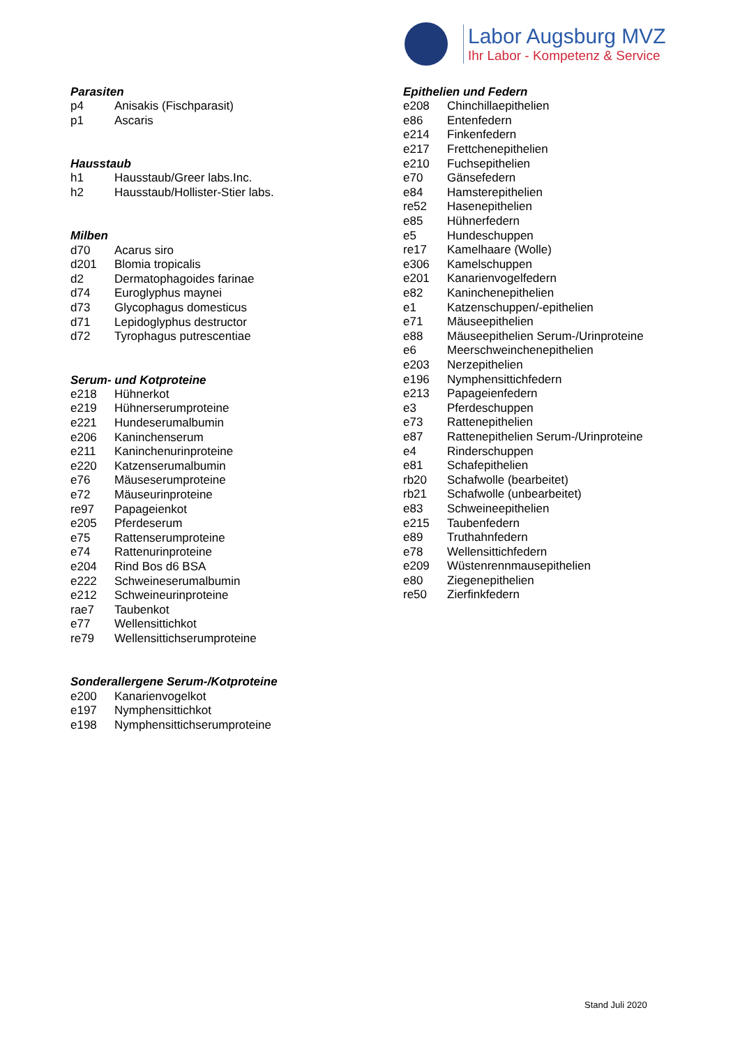Labor Augsburg MVZ
Ihr Labor - Kompetenz & Service
Parasiten
| p4 | Anisakis (Fischparasit) |
| p1 | Ascaris |
Hausstaub
| h1 | Hausstaub/Greer labs.Inc. |
| h2 | Hausstaub/Hollister-Stier labs. |
Milben
| d70 | Acarus siro |
| d201 | Blomia tropicalis |
| d2 | Dermatophagoides farinae |
| d74 | Euroglyphus maynei |
| d73 | Glycophagus domesticus |
| d71 | Lepidoglyphus destructor |
| d72 | Tyrophagus putrescentiae |
Serum- und Kotproteine
| e218 | Hühnerkot |
| e219 | Hühnerserumproteine |
| e221 | Hundeserumalbumin |
| e206 | Kaninchenserum |
| e211 | Kaninchenurinproteine |
| e220 | Katzenserumalbumin |
| e76 | Mäuseserumproteine |
| e72 | Mäuseurinproteine |
| re97 | Papageienkot |
| e205 | Pferdeserum |
| e75 | Rattenserumproteine |
| e74 | Rattenurinproteine |
| e204 | Rind Bos d6 BSA |
| e222 | Schweineserumalbumin |
| e212 | Schweineurinproteine |
| rae7 | Taubenkot |
| e77 | Wellensittichkot |
| re79 | Wellensittichserumproteine |
Sonderallergene Serum-/Kotproteine
| e200 | Kanarienvogelkot |
| e197 | Nymphensittichkot |
| e198 | Nymphensittichserumproteine |
Epithelien und Federn
| e208 | Chinchillaepithelien |
| e86 | Entenfedern |
| e214 | Finkenfedern |
| e217 | Frettchenepithelien |
| e210 | Fuchsepithelien |
| e70 | Gänsefedern |
| e84 | Hamsterepithelien |
| re52 | Hasenepithelien |
| e85 | Hühnerfedern |
| e5 | Hundeschuppen |
| re17 | Kamelhaare (Wolle) |
| e306 | Kamelschuppen |
| e201 | Kanarienvogelfedern |
| e82 | Kaninchenepithelien |
| e1 | Katzenschuppen/-epithelien |
| e71 | Mäuseepithelien |
| e88 | Mäuseepithelien Serum-/Urinproteine |
| e6 | Meerschweinchenepithelien |
| e203 | Nerzepithelien |
| e196 | Nymphensittichfedern |
| e213 | Papageienfedern |
| e3 | Pferdeschuppen |
| e73 | Rattenepithelien |
| e87 | Rattenepithelien Serum-/Urinproteine |
| e4 | Rinderschuppen |
| e81 | Schafepithelien |
| rb20 | Schafwolle (bearbeitet) |
| rb21 | Schafwolle (unbearbeitet) |
| e83 | Schweineepithelien |
| e215 | Taubenfedern |
| e89 | Truthahnfedern |
| e78 | Wellensittichfedern |
| e209 | Wüstenrennmausepithelien |
| e80 | Ziegenepithelien |
| re50 | Zierfinkfedern |
Stand Juli 2020